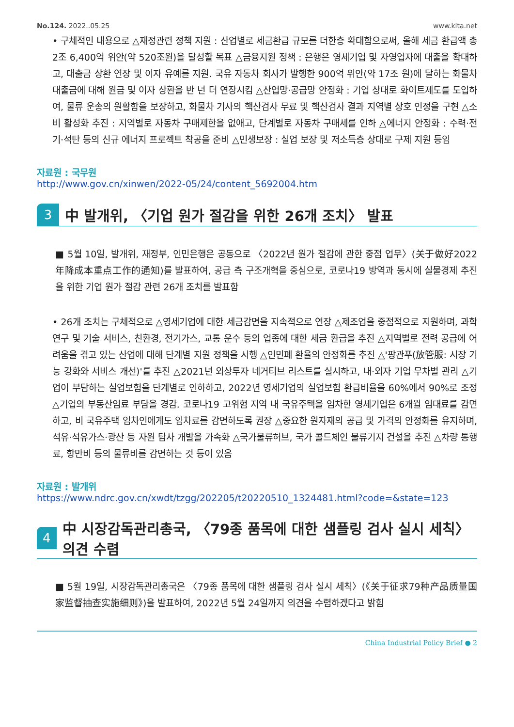No.124. 2022..05.25 www.kita.net
• 구체적인 내용으로 △재정관련 정책 지원 : 산업별로 세금환급 규모를 더한층 확대함으로써, 올해 세금 환급액 총 2조 6,400억 위안(약 520조원)을 달성할 목표 △금융지원 정책 : 은행은 영세기업 및 자영업자에 대출을 확대하고, 대출금 상환 연장 및 이자 유예를 지원. 국유 자동차 회사가 발행한 900억 위안(약 17조 원)에 달하는 화물차 대출금에 대해 원금 및 이자 상환을 반 년 더 연장시킴 △산업망·공급망 안정화 : 기업 상대로 화이트제도를 도입하여, 물류 운송의 원활함을 보장하고, 화물차 기사의 핵산검사 무료 및 핵산검사 결과 지역별 상호 인정을 구현 △소비 활성화 추진 : 지역별로 자동차 구매제한을 없애고, 단계별로 자동차 구매세를 인하 △에너지 안정화 : 수력·전기·석탄 등의 신규 에너지 프로젝트 착공을 준비 △민생보장 : 실업 보장 및 저소득층 상대로 구제 지원 등임
자료원 : 국무원
http://www.gov.cn/xinwen/2022-05/24/content_5692004.htm
3
中 발개위, 〈기업 원가 절감을 위한 26개 조치〉 발표
■ 5월 10일, 발개위, 재정부, 인민은행은 공동으로 〈2022년 원가 절감에 관한 중점 업무〉(关于做好2022年降成本重点工作的通知)를 발표하여, 공급 측 구조개혁을 중심으로, 코로나19 방역과 동시에 실물경제 추진을 위한 기업 원가 절감 관련 26개 조치를 발표함
• 26개 조치는 구체적으로 △영세기업에 대한 세금감면을 지속적으로 연장 △제조업을 중점적으로 지원하며, 과학 연구 및 기술 서비스, 친환경, 전기가스, 교통 운수 등의 업종에 대한 세금 환급을 추진 △지역별로 전력 공급에 어려움을 겪고 있는 산업에 대해 단계별 지원 정책을 시행 △인민폐 환율의 안정화를 추진 △'팡관푸(放管服: 시장 기능 강화와 서비스 개선)'를 추진 △2021년 외상투자 네거티브 리스트를 실시하고, 내·외자 기업 무차별 관리 △기업이 부담하는 실업보험을 단계별로 인하하고, 2022년 영세기업의 실업보험 환급비율을 60%에서 90%로 조정 △기업의 부동산임료 부담을 경감. 코로나19 고위험 지역 내 국유주택을 임차한 영세기업은 6개월 임대료를 감면하고, 비 국유주택 임차인에게도 임차료를 감면하도록 권장 △중요한 원자재의 공급 및 가격의 안정화를 유지하며, 석유·석유가스·광산 등 자원 탐사 개발을 가속화 △국가물류허브, 국가 콜드체인 물류기지 건설을 추진 △차량 통행료, 항만비 등의 물류비를 감면하는 것 등이 있음
자료원 : 발개위
https://www.ndrc.gov.cn/xwdt/tzgg/202205/t20220510_1324481.html?code=&state=123
4
中 시장감독관리총국, 〈79종 품목에 대한 샘플링 검사 실시 세칙〉 의견 수렴
■ 5월 19일, 시장감독관리총국은 〈79종 품목에 대한 샘플링 검사 실시 세칙〉(《关于征求79种产品质量国家监督抽查实施细则》)을 발표하여, 2022년 5월 24일까지 의견을 수렴하겠다고 밝힘
China Industrial Policy Brief ● 2